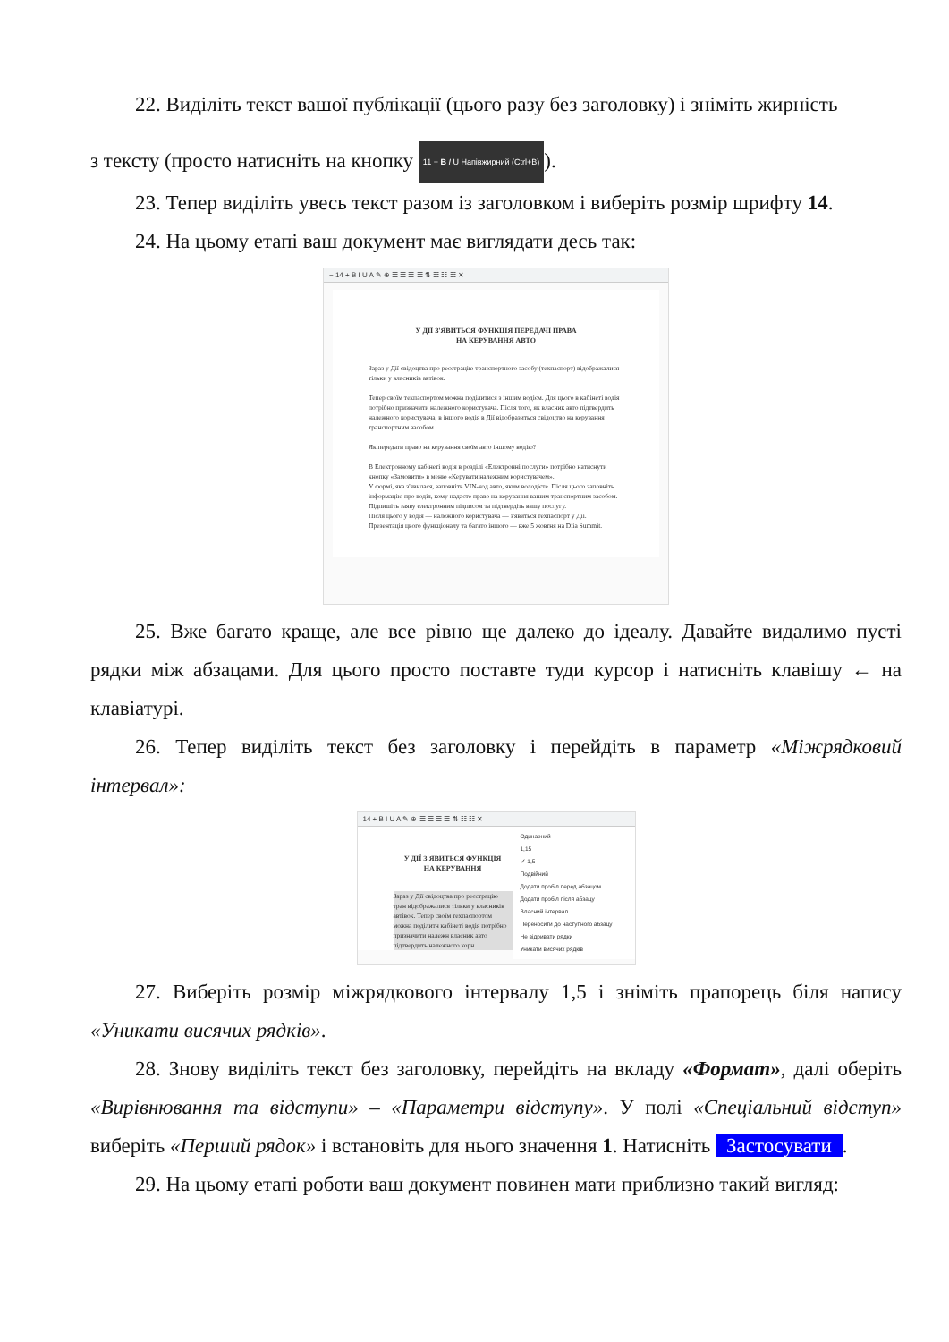22. Виділіть текст вашої публікації (цього разу без заголовку) і зніміть жирність
з тексту (просто натисніть на кнопку 11 + B I U Напівжирний (Ctrl+B)).
23. Тепер виділіть увесь текст разом із заголовком і виберіть розмір шрифту 14.
24. На цьому етапі ваш документ має виглядати десь так:
− 14 + B I U A ✎ ⊕ ☰ ☰ ☰ ☰ ⇅ ☷ ☷ ☷ ✕
У ДІЇ З'ЯВИТЬСЯ ФУНКЦІЯ ПЕРЕДАЧІ ПРАВА
НА КЕРУВАННЯ АВТО
Зараз у Дії свідоцтва про реєстрацію транспортного засобу (техпаспорт) відображалися тільки у власників автівок.
Тепер своїм техпаспортом можна поділитися з іншим водієм. Для цього в кабінеті водія потрібно призначити належного користувача. Після того, як власник авто підтвердить належного користувача, в іншого водія в Дії відобразиться свідоцтво на керування транспортним засобом.
Як передати право на керування своїм авто іншому водію?
В Електронному кабінеті водія в розділі «Електронні послуги» потрібно натиснути кнопку «Замовити» в меню «Керувати належним користувачем».
У формі, яка з'явилася, заповніть VIN-код авто, яким володієте. Після цього заповніть інформацію про водія, кому надаєте право на керування вашим транспортним засобом.
Підпишіть заяву електронним підписом та підтвердіть вашу послугу.
Після цього у водія — належного користувача — з'явиться техпаспорт у Дії.
Презентація цього функціоналу та багато іншого — вже 5 жовтня на Diia Summit.
25. Вже багато краще, але все рівно ще далеко до ідеалу. Давайте видалимо пусті рядки між абзацами. Для цього просто поставте туди курсор і натисніть клавішу ← на клавіатурі.
26. Тепер виділіть текст без заголовку і перейдіть в параметр «Міжрядковий інтервал»:
14 + B I U A ✎ ⊕ ☰ ☰ ☰ ☰ ⇅ ☷ ☷ ✕
Одинарний
1,15
✓ 1,5
Подвійний
Додати пробіл перед абзацом
Додати пробіл після абзацу
Власний інтервал
Переносити до наступного абзацу
Не відривати рядки
Уникати висячих рядків
У ДІЇ З'ЯВИТЬСЯ ФУНКЦІЯ
НА КЕРУВАННЯ
Зараз у Дії свідоцтва про реєстрацію тран відображалися тільки у власників автівок. Тепер своїм техпаспортом можна поділитн кабінеті водія потрібно призначити належн власник авто підтвердить належного корн
27. Виберіть розмір міжрядкового інтервалу 1,5 і зніміть прапорець біля напису «Уникати висячих рядків».
28. Знову виділіть текст без заголовку, перейдіть на вкладу «Формат», далі оберіть «Вирівнювання та відступи» – «Параметри відступу». У полі «Спеціальний відступ» виберіть «Перший рядок» і встановіть для нього значення 1. Натисніть Застосувати.
29. На цьому етапі роботи ваш документ повинен мати приблизно такий вигляд: